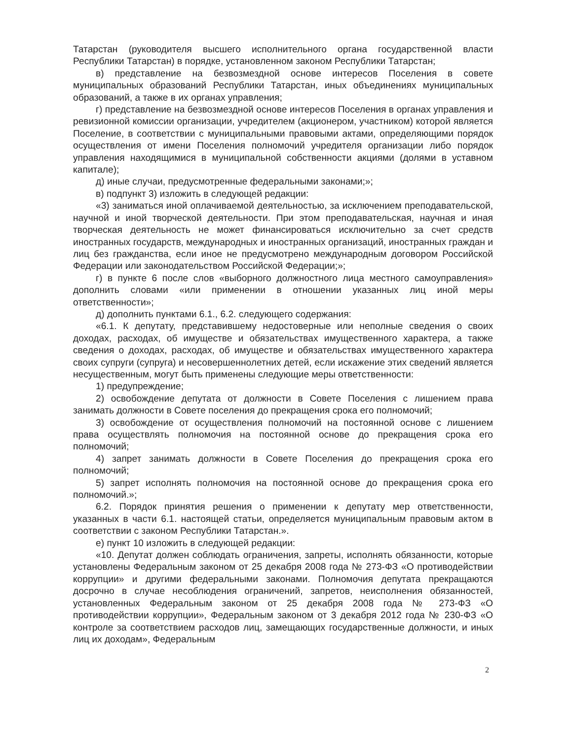Татарстан (руководителя высшего исполнительного органа государственной власти Республики Татарстан) в порядке, установленном законом Республики Татарстан;
в) представление на безвозмездной основе интересов Поселения в совете муниципальных образований Республики Татарстан, иных объединениях муниципальных образований, а также в их органах управления;
г) представление на безвозмездной основе интересов Поселения в органах управления и ревизионной комиссии организации, учредителем (акционером, участником) которой является Поселение, в соответствии с муниципальными правовыми актами, определяющими порядок осуществления от имени Поселения полномочий учредителя организации либо порядок управления находящимися в муниципальной собственности акциями (долями в уставном капитале);
д) иные случаи, предусмотренные федеральными законами;»;
в) подпункт 3) изложить в следующей редакции:
«3) заниматься иной оплачиваемой деятельностью, за исключением преподавательской, научной и иной творческой деятельности. При этом преподавательская, научная и иная творческая деятельность не может финансироваться исключительно за счет средств иностранных государств, международных и иностранных организаций, иностранных граждан и лиц без гражданства, если иное не предусмотрено международным договором Российской Федерации или законодательством Российской Федерации;»;
г) в пункте 6 после слов «выборного должностного лица местного самоуправления» дополнить словами «или применении в отношении указанных лиц иной меры ответственности»;
д) дополнить пунктами 6.1., 6.2. следующего содержания:
«6.1. К депутату, представившему недостоверные или неполные сведения о своих доходах, расходах, об имуществе и обязательствах имущественного характера, а также сведения о доходах, расходах, об имуществе и обязательствах имущественного характера своих супруги (супруга) и несовершеннолетних детей, если искажение этих сведений является несущественным, могут быть применены следующие меры ответственности:
1) предупреждение;
2) освобождение депутата от должности в Совете Поселения с лишением права занимать должности в Совете поселения до прекращения срока его полномочий;
3) освобождение от осуществления полномочий на постоянной основе с лишением права осуществлять полномочия на постоянной основе до прекращения срока его полномочий;
4) запрет занимать должности в Совете Поселения до прекращения срока его полномочий;
5) запрет исполнять полномочия на постоянной основе до прекращения срока его полномочий.»;
6.2. Порядок принятия решения о применении к депутату мер ответственности, указанных в части 6.1. настоящей статьи, определяется муниципальным правовым актом в соответствии с законом Республики Татарстан.».
е) пункт 10 изложить в следующей редакции:
«10. Депутат должен соблюдать ограничения, запреты, исполнять обязанности, которые установлены Федеральным законом от 25 декабря 2008 года № 273-ФЗ «О противодействии коррупции» и другими федеральными законами. Полномочия депутата прекращаются досрочно в случае несоблюдения ограничений, запретов, неисполнения обязанностей, установленных Федеральным законом от 25 декабря 2008 года № 273-ФЗ «О противодействии коррупции», Федеральным законом от 3 декабря 2012 года № 230-ФЗ «О контроле за соответствием расходов лиц, замещающих государственные должности, и иных лиц их доходам», Федеральным
2